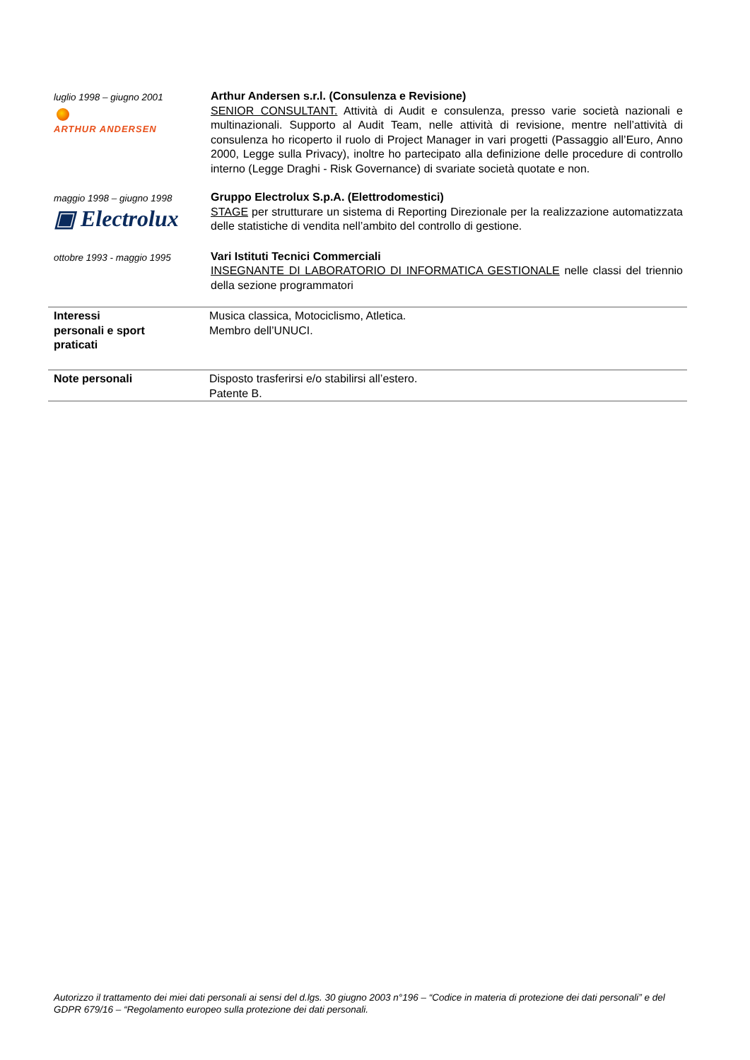luglio 1998 – giugno 2001
ARTHUR ANDERSEN
Arthur Andersen s.r.l. (Consulenza e Revisione)
SENIOR CONSULTANT. Attività di Audit e consulenza, presso varie società nazionali e multinazionali. Supporto al Audit Team, nelle attività di revisione, mentre nell’attività di consulenza ho ricoperto il ruolo di Project Manager in vari progetti (Passaggio all’Euro, Anno 2000, Legge sulla Privacy), inoltre ho partecipato alla definizione delle procedure di controllo interno (Legge Draghi - Risk Governance) di svariate società quotate e non.
maggio 1998 – giugno 1998
▣ Electrolux
Gruppo Electrolux S.p.A. (Elettrodomestici)
STAGE per strutturare un sistema di Reporting Direzionale per la realizzazione automatizzata delle statistiche di vendita nell’ambito del controllo di gestione.
ottobre 1993 - maggio 1995
Vari Istituti Tecnici Commerciali
INSEGNANTE DI LABORATORIO DI INFORMATICA GESTIONALE nelle classi del triennio della sezione programmatori
Interessi
personali e sport
praticati
Musica classica, Motociclismo, Atletica.
Membro dell’UNUCI.
Note personali Disposto trasferirsi e/o stabilirsi all’estero.
Patente B.
Autorizzo il trattamento dei miei dati personali ai sensi del d.lgs. 30 giugno 2003 n°196 – “Codice in materia di protezione dei dati personali” e del GDPR 679/16 – “Regolamento europeo sulla protezione dei dati personali.